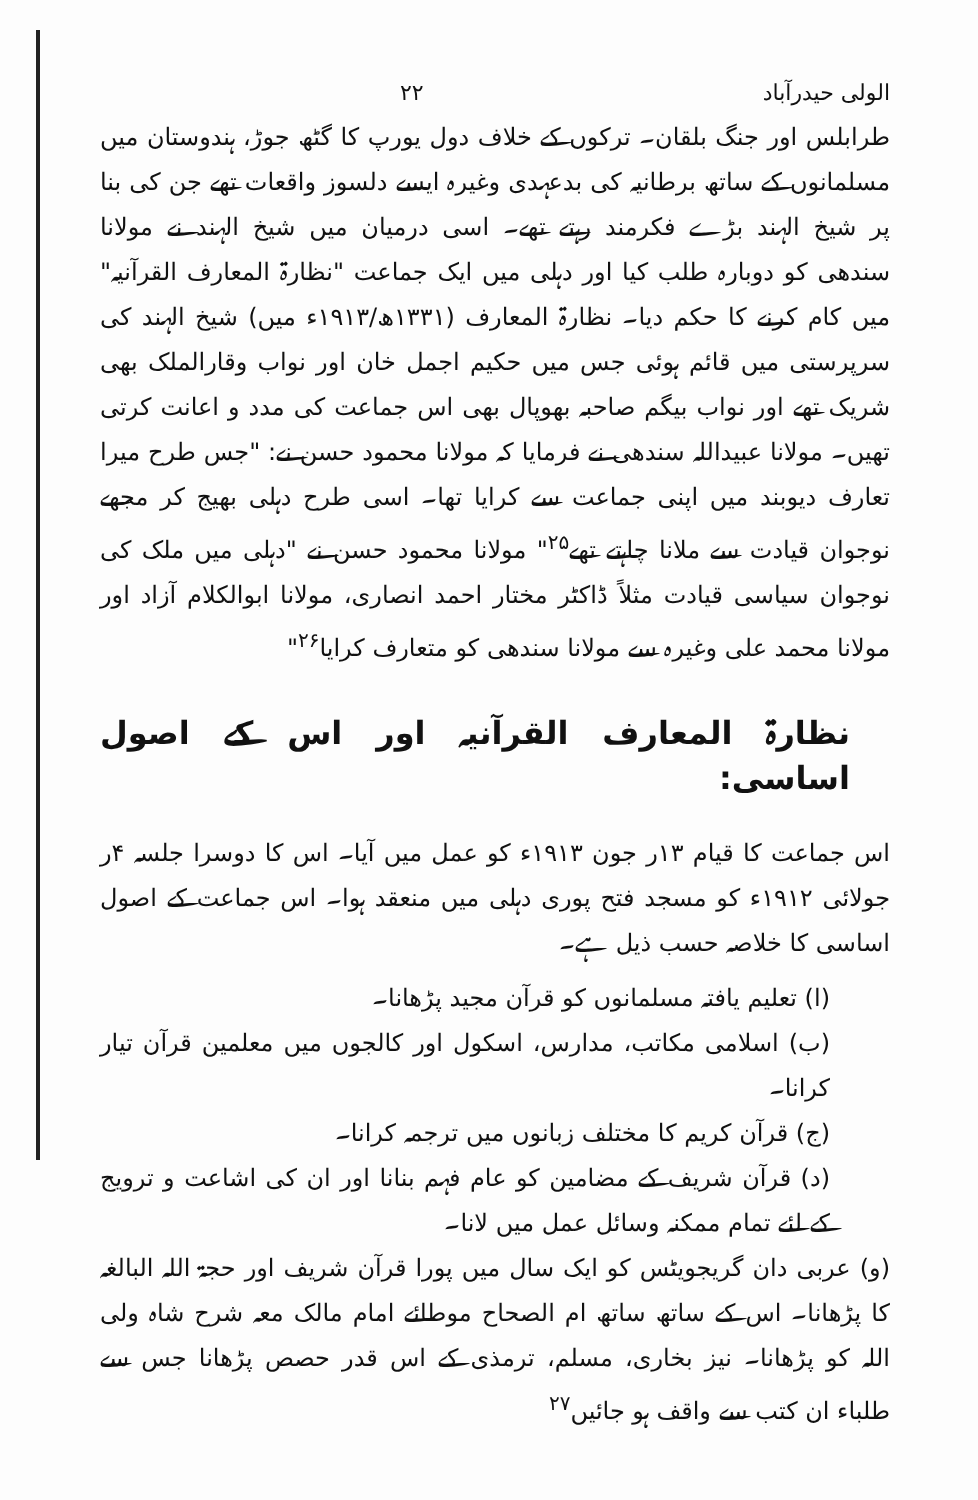الولی حیدرآباد ۲۲
طرابلس اور جنگ بلقان۔ ترکوں کے خلاف دول یورپ کا گٹھ جوڑ، ہندوستان میں مسلمانوں کے ساتھ برطانیہ کی بدعہدی وغیرہ ایسے دلسوز واقعات تھے جن کی بنا پر شیخ الہند بڑے فکرمند رہتے تھے۔ اسی درمیان میں شیخ الہند نے مولانا سندھی کو دوبارہ طلب کیا اور دہلی میں ایک جماعت "نظارۃ المعارف القرآنیہ" میں کام کرنے کا حکم دیا۔ نظارۃ المعارف (۱۳۳۱ھ/۱۹۱۳ء میں) شیخ الہند کی سرپرستی میں قائم ہوئی جس میں حکیم اجمل خان اور نواب وقارالملک بھی شریک تھے اور نواب بیگم صاحبہ بھوپال بھی اس جماعت کی مدد و اعانت کرتی تھیں۔ مولانا عبیداللہ سندھی نے فرمایا کہ مولانا محمود حسن نے: "جس طرح میرا تعارف دیوبند میں اپنی جماعت سے کرایا تھا۔ اسی طرح دہلی بھیج کر مجھے نوجوان قیادت سے ملانا چاہتے تھے<sup>۲۵</sup>" مولانا محمود حسن نے "دہلی میں ملک کی نوجوان سیاسی قیادت مثلاً ڈاکٹر مختار احمد انصاری، مولانا ابوالکلام آزاد اور مولانا محمد علی وغیرہ سے مولانا سندھی کو متعارف کرایا<sup>۲۶</sup>"
نظارۃ المعارف القرآنیہ اور اس کے اصول اساسی:
اس جماعت کا قیام ۱۳ر جون ۱۹۱۳ء کو عمل میں آیا۔ اس کا دوسرا جلسہ ۴ر جولائی ۱۹۱۲ء کو مسجد فتح پوری دہلی میں منعقد ہوا۔ اس جماعت کے اصول اساسی کا خلاصہ حسب ذیل ہے۔
(ا) تعلیم یافتہ مسلمانوں کو قرآن مجید پڑھانا۔
(ب) اسلامی مکاتب، مدارس، اسکول اور کالجوں میں معلمین قرآن تیار کرانا۔
(ج) قرآن کریم کا مختلف زبانوں میں ترجمہ کرانا۔
(د) قرآن شریف کے مضامین کو عام فہم بنانا اور ان کی اشاعت و ترویج کے لئے تمام ممکنہ وسائل عمل میں لانا۔
(و) عربی دان گریجویٹس کو ایک سال میں پورا قرآن شریف اور حجۃ اللہ البالغہ کا پڑھانا۔ اس کے ساتھ ساتھ ام الصحاح موطائے امام مالک معہ شرح شاہ ولی اللہ کو پڑھانا۔ نیز بخاری، مسلم، ترمذی کے اس قدر حصص پڑھانا جس سے طلباء ان کتب سے واقف ہو جائیں<sup>۲۷</sup>